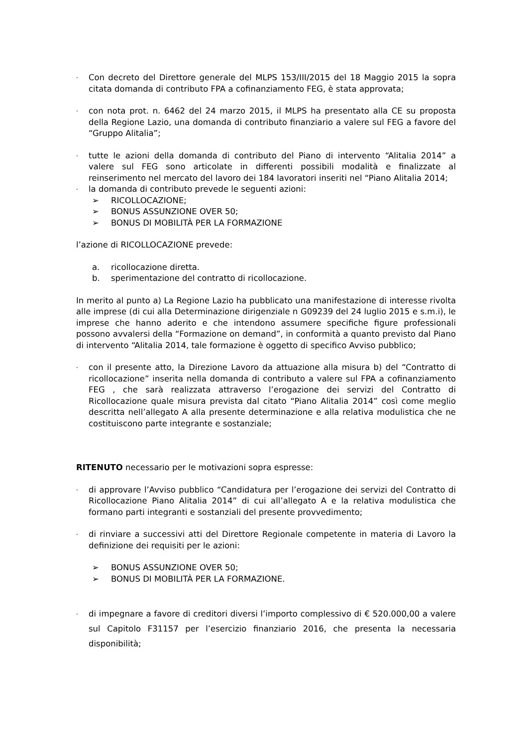- Con decreto del Direttore generale del MLPS 153/III/2015 del 18 Maggio 2015 la sopra citata domanda di contributo FPA a cofinanziamento FEG, è stata approvata;
- con nota prot. n. 6462 del 24 marzo 2015, il MLPS ha presentato alla CE su proposta della Regione Lazio, una domanda di contributo finanziario a valere sul FEG a favore del “Gruppo Alitalia”;
- tutte le azioni della domanda di contributo del Piano di intervento “Alitalia 2014” a valere sul FEG sono articolate in differenti possibili modalità e finalizzate al reinserimento nel mercato del lavoro dei 184 lavoratori inseriti nel “Piano Alitalia 2014;
- la domanda di contributo prevede le seguenti azioni:
➢ RICOLLOCAZIONE;
➢ BONUS ASSUNZIONE OVER 50;
➢ BONUS DI MOBILITÀ PER LA FORMAZIONE
l’azione di RICOLLOCAZIONE prevede:
a. ricollocazione diretta.
b. sperimentazione del contratto di ricollocazione.
In merito al punto a) La Regione Lazio ha pubblicato una manifestazione di interesse rivolta alle imprese (di cui alla Determinazione dirigenziale n G09239 del 24 luglio 2015 e s.m.i), le imprese che hanno aderito e che intendono assumere specifiche figure professionali possono avvalersi della “Formazione on demand”, in conformità a quanto previsto dal Piano di intervento “Alitalia 2014, tale formazione è oggetto di specifico Avviso pubblico;
- con il presente atto, la Direzione Lavoro da attuazione alla misura b) del “Contratto di ricollocazione” inserita nella domanda di contributo a valere sul FPA a cofinanziamento FEG , che sarà realizzata attraverso l’erogazione dei servizi del Contratto di Ricollocazione quale misura prevista dal citato “Piano Alitalia 2014” così come meglio descritta nell’allegato A alla presente determinazione e alla relativa modulistica che ne costituiscono parte integrante e sostanziale;
RITENUTO necessario per le motivazioni sopra espresse:
- di approvare l’Avviso pubblico “Candidatura per l’erogazione dei servizi del Contratto di Ricollocazione Piano Alitalia 2014” di cui all’allegato A e la relativa modulistica che formano parti integranti e sostanziali del presente provvedimento;
- di rinviare a successivi atti del Direttore Regionale competente in materia di Lavoro la definizione dei requisiti per le azioni:
➢ BONUS ASSUNZIONE OVER 50;
➢ BONUS DI MOBILITÀ PER LA FORMAZIONE.
- di impegnare a favore di creditori diversi l’importo complessivo di € 520.000,00 a valere sul Capitolo F31157 per l’esercizio finanziario 2016, che presenta la necessaria disponibilità;